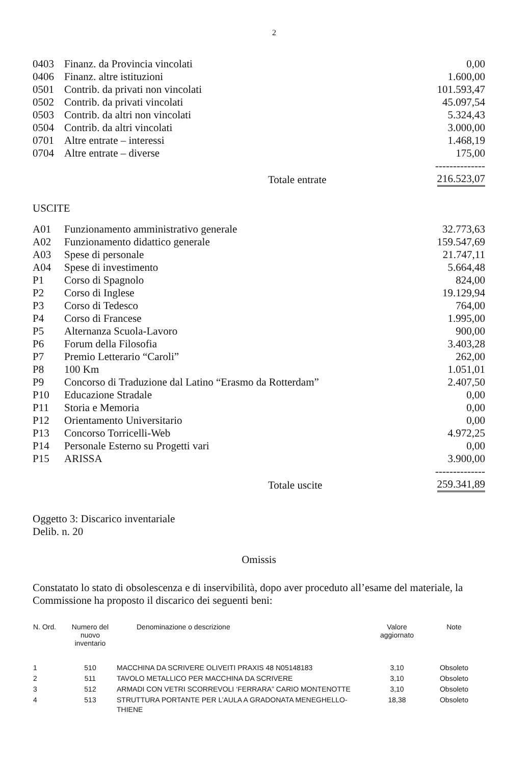2
| 0403 | Finanz. da Provincia vincolati | 0,00 |
| 0406 | Finanz. altre istituzioni | 1.600,00 |
| 0501 | Contrib. da privati non vincolati | 101.593,47 |
| 0502 | Contrib. da privati vincolati | 45.097,54 |
| 0503 | Contrib. da altri non vincolati | 5.324,43 |
| 0504 | Contrib. da altri vincolati | 3.000,00 |
| 0701 | Altre entrate – interessi | 1.468,19 |
| 0704 | Altre entrate – diverse | 175,00 |
| | | -------------- |
| | Totale entrate | 216.523,07 |
USCITE
| A01 | Funzionamento amministrativo generale | 32.773,63 |
| A02 | Funzionamento didattico generale | 159.547,69 |
| A03 | Spese di personale | 21.747,11 |
| A04 | Spese di investimento | 5.664,48 |
| P1 | Corso di Spagnolo | 824,00 |
| P2 | Corso di Inglese | 19.129,94 |
| P3 | Corso di Tedesco | 764,00 |
| P4 | Corso di Francese | 1.995,00 |
| P5 | Alternanza Scuola-Lavoro | 900,00 |
| P6 | Forum della Filosofia | 3.403,28 |
| P7 | Premio Letterario “Caroli” | 262,00 |
| P8 | 100 Km | 1.051,01 |
| P9 | Concorso di Traduzione dal Latino “Erasmo da Rotterdam” | 2.407,50 |
| P10 | Educazione Stradale | 0,00 |
| P11 | Storia e Memoria | 0,00 |
| P12 | Orientamento Universitario | 0,00 |
| P13 | Concorso Torricelli-Web | 4.972,25 |
| P14 | Personale Esterno su Progetti vari | 0,00 |
| P15 | ARISSA | 3.900,00 |
| | | -------------- |
| | Totale uscite | 259.341,89 |
Oggetto 3: Discarico inventariale
Delib. n. 20
Omissis
Constatato lo stato di obsolescenza e di inservibilità, dopo aver proceduto all’esame del materiale, la Commissione ha proposto il discarico dei seguenti beni:
| N. Ord. | Numero del nuovo inventario | Denominazione o descrizione | Valore aggiornato | Note |
| --- | --- | --- | --- | --- |
| 1 | 510 | MACCHINA DA SCRIVERE OLIVEITI PRAXIS 48 N05148183 | 3,10 | Obsoleto |
| 2 | 511 | TAVOLO METALLICO PER MACCHINA DA SCRIVERE | 3,10 | Obsoleto |
| 3 | 512 | ARMADI CON VETRI SCORREVOLI ‘FERRARA” CARIO MONTENOTTE | 3,10 | Obsoleto |
| 4 | 513 | STRUTTURA PORTANTE PER L’AULA A GRADONATA MENEGHELLO-THIENE | 18,38 | Obsoleto |